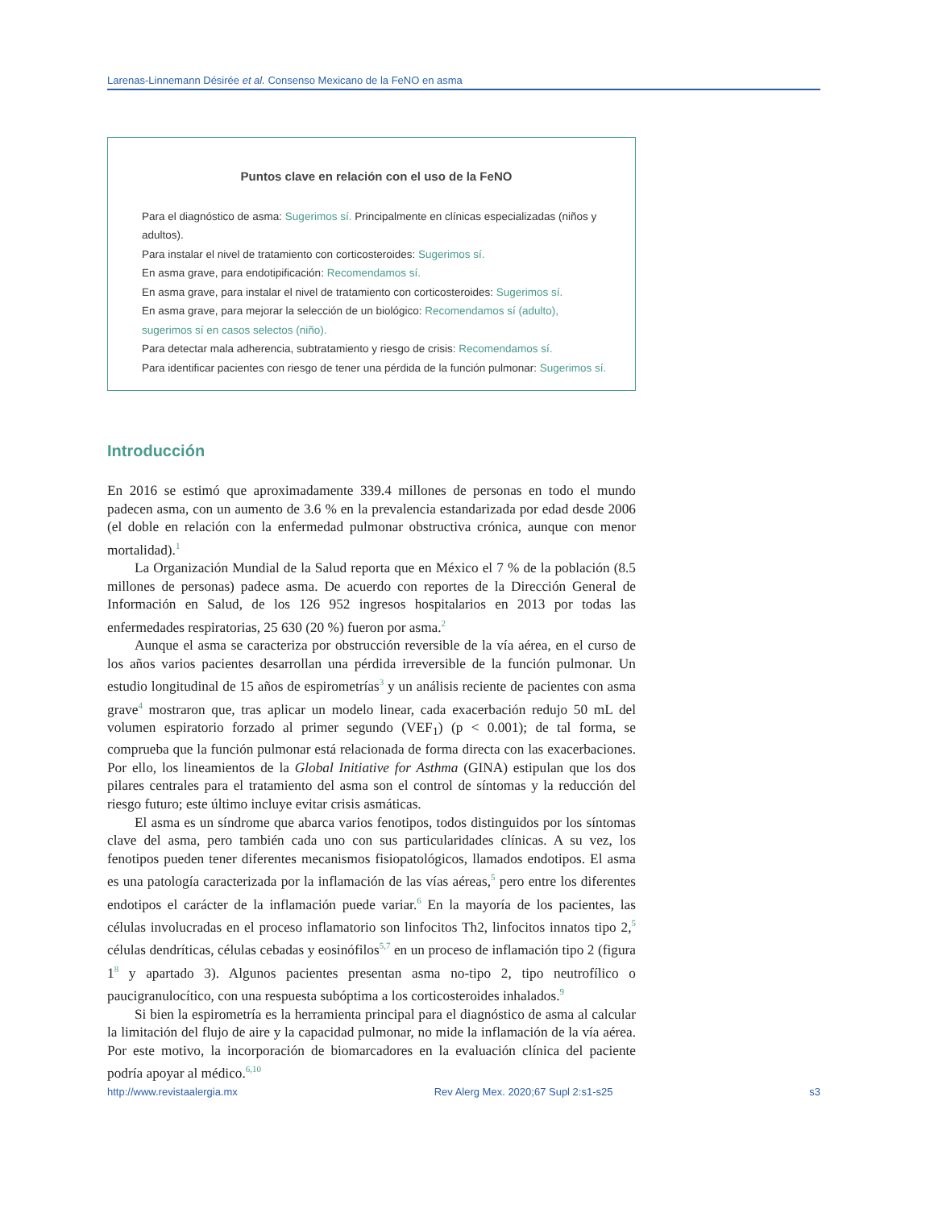Larenas-Linnemann Désirée et al. Consenso Mexicano de la FeNO en asma
Puntos clave en relación con el uso de la FeNO
Para el diagnóstico de asma: Sugerimos sí. Principalmente en clínicas especializadas (niños y adultos).
Para instalar el nivel de tratamiento con corticosteroides: Sugerimos sí.
En asma grave, para endotipificación: Recomendamos sí.
En asma grave, para instalar el nivel de tratamiento con corticosteroides: Sugerimos sí.
En asma grave, para mejorar la selección de un biológico: Recomendamos sí (adulto), sugerimos sí en casos selectos (niño).
Para detectar mala adherencia, subtratamiento y riesgo de crisis: Recomendamos sí.
Para identificar pacientes con riesgo de tener una pérdida de la función pulmonar: Sugerimos sí.
Introducción
En 2016 se estimó que aproximadamente 339.4 millones de personas en todo el mundo padecen asma, con un aumento de 3.6 % en la prevalencia estandarizada por edad desde 2006 (el doble en relación con la enfermedad pulmonar obstructiva crónica, aunque con menor mortalidad).<sup>1</sup>
La Organización Mundial de la Salud reporta que en México el 7 % de la población (8.5 millones de personas) padece asma. De acuerdo con reportes de la Dirección General de Información en Salud, de los 126 952 ingresos hospitalarios en 2013 por todas las enfermedades respiratorias, 25 630 (20 %) fueron por asma.<sup>2</sup>
Aunque el asma se caracteriza por obstrucción reversible de la vía aérea, en el curso de los años varios pacientes desarrollan una pérdida irreversible de la función pulmonar. Un estudio longitudinal de 15 años de espirometrías<sup>3</sup> y un análisis reciente de pacientes con asma grave<sup>4</sup> mostraron que, tras aplicar un modelo linear, cada exacerbación redujo 50 mL del volumen espiratorio forzado al primer segundo (VEF<sub>1</sub>) (p < 0.001); de tal forma, se comprueba que la función pulmonar está relacionada de forma directa con las exacerbaciones. Por ello, los lineamientos de la Global Initiative for Asthma (GINA) estipulan que los dos pilares centrales para el tratamiento del asma son el control de síntomas y la reducción del riesgo futuro; este último incluye evitar crisis asmáticas.
El asma es un síndrome que abarca varios fenotipos, todos distinguidos por los síntomas clave del asma, pero también cada uno con sus particularidades clínicas. A su vez, los fenotipos pueden tener diferentes mecanismos fisiopatológicos, llamados endotipos. El asma es una patología caracterizada por la inflamación de las vías aéreas,<sup>5</sup> pero entre los diferentes endotipos el carácter de la inflamación puede variar.<sup>6</sup> En la mayoría de los pacientes, las células involucradas en el proceso inflamatorio son linfocitos Th2, linfocitos innatos tipo 2,<sup>5</sup> células dendríticas, células cebadas y eosinófilos<sup>5,7</sup> en un proceso de inflamación tipo 2 (figura 1<sup>8</sup> y apartado 3). Algunos pacientes presentan asma no-tipo 2, tipo neutrofílico o paucigranulocítico, con una respuesta subóptima a los corticosteroides inhalados.<sup>9</sup>
Si bien la espirometría es la herramienta principal para el diagnóstico de asma al calcular la limitación del flujo de aire y la capacidad pulmonar, no mide la inflamación de la vía aérea. Por este motivo, la incorporación de biomarcadores en la evaluación clínica del paciente podría apoyar al médico.<sup>6,10</sup>
http://www.revistaalergia.mx Rev Alerg Mex. 2020;67 Supl 2:s1-s25 s3